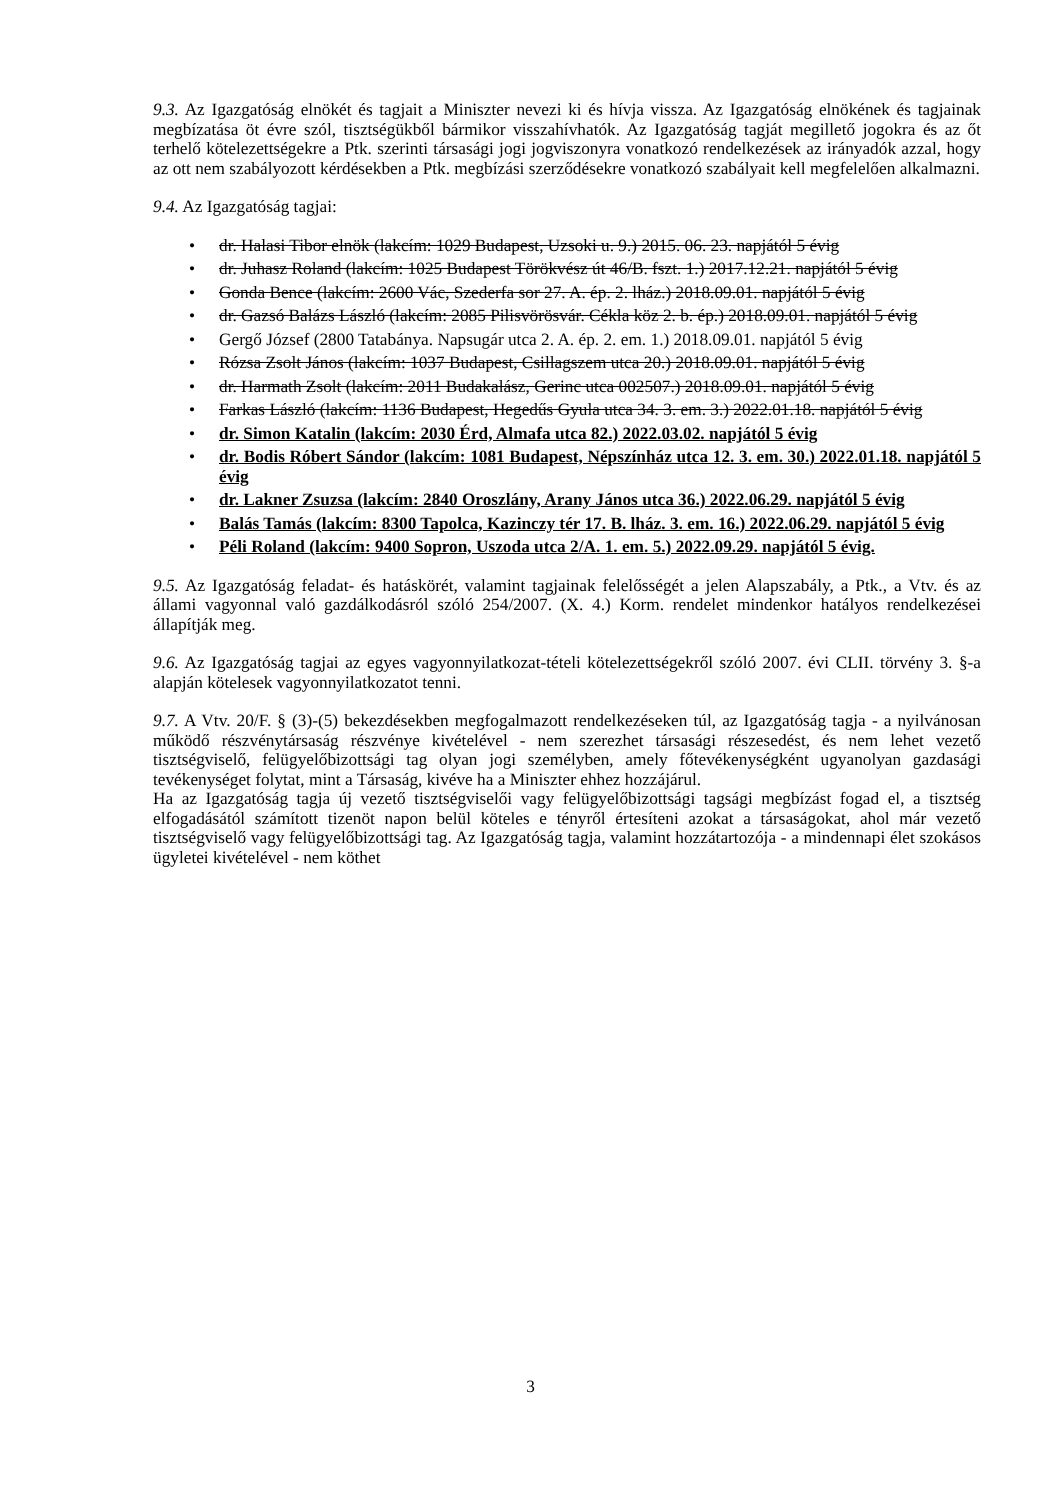9.3. Az Igazgatóság elnökét és tagjait a Miniszter nevezi ki és hívja vissza. Az Igazgatóság elnökének és tagjainak megbízatása öt évre szól, tisztségükből bármikor visszahívhatók. Az Igazgatóság tagját megillető jogokra és az őt terhelő kötelezettségekre a Ptk. szerinti társasági jogi jogviszonyra vonatkozó rendelkezések az irányadók azzal, hogy az ott nem szabályozott kérdésekben a Ptk. megbízási szerződésekre vonatkozó szabályait kell megfelelően alkalmazni.
9.4. Az Igazgatóság tagjai:
• dr. Halasi Tibor elnök (lakcím: 1029 Budapest, Uzsoki u. 9.) 2015. 06. 23. napjától 5 évig
• dr. Juhasz Roland (lakcím: 1025 Budapest Törökvész út 46/B. fszt. 1.) 2017.12.21. napjától 5 évig
• Gonda Bence (lakcím: 2600 Vác, Szederfa sor 27. A. ép. 2. lház.) 2018.09.01. napjától 5 évig
• dr. Gazsó Balázs László (lakcím: 2085 Pilisvörösvár. Cékla köz 2. b. ép.) 2018.09.01. napjától 5 évig
• Gergő József (2800 Tatabánya. Napsugár utca 2. A. ép. 2. em. 1.) 2018.09.01. napjától 5 évig
• Rózsa Zsolt János (lakcím: 1037 Budapest, Csillagszem utca 20.) 2018.09.01. napjától 5 évig
• dr. Harmath Zsolt (lakcím: 2011 Budakalász, Gerinc utca 002507.) 2018.09.01. napjától 5 évig
• Farkas László (lakcím: 1136 Budapest, Hegedűs Gyula utca 34. 3. em. 3.) 2022.01.18. napjától 5 évig
• dr. Simon Katalin (lakcím: 2030 Érd, Almafa utca 82.) 2022.03.02. napjától 5 évig
• dr. Bodis Róbert Sándor (lakcím: 1081 Budapest, Népszínház utca 12. 3. em. 30.) 2022.01.18. napjától 5 évig
• dr. Lakner Zsuzsa (lakcím: 2840 Oroszlány, Arany János utca 36.) 2022.06.29. napjától 5 évig
• Balás Tamás (lakcím: 8300 Tapolca, Kazinczy tér 17. B. lház. 3. em. 16.) 2022.06.29. napjától 5 évig
• Péli Roland (lakcím: 9400 Sopron, Uszoda utca 2/A. 1. em. 5.) 2022.09.29. napjától 5 évig.
9.5. Az Igazgatóság feladat- és hatáskörét, valamint tagjainak felelősségét a jelen Alapszabály, a Ptk., a Vtv. és az állami vagyonnal való gazdálkodásról szóló 254/2007. (X. 4.) Korm. rendelet mindenkor hatályos rendelkezései állapítják meg.
9.6. Az Igazgatóság tagjai az egyes vagyonnyilatkozat-tételi kötelezettségekről szóló 2007. évi CLII. törvény 3. §-a alapján kötelesek vagyonnyilatkozatot tenni.
9.7. A Vtv. 20/F. § (3)-(5) bekezdésekben megfogalmazott rendelkezéseken túl, az Igazgatóság tagja - a nyilvánosan működő részvénytársaság részvénye kivételével - nem szerezhet társasági részesedést, és nem lehet vezető tisztségviselő, felügyelőbizottsági tag olyan jogi személyben, amely főtevékenységként ugyanolyan gazdasági tevékenységet folytat, mint a Társaság, kivéve ha a Miniszter ehhez hozzájárul.
Ha az Igazgatóság tagja új vezető tisztségviselői vagy felügyelőbizottsági tagsági megbízást fogad el, a tisztség elfogadásától számított tizenöt napon belül köteles e tényről értesíteni azokat a társaságokat, ahol már vezető tisztségviselő vagy felügyelőbizottsági tag. Az Igazgatóság tagja, valamint hozzátartozója - a mindennapi élet szokásos ügyletei kivételével - nem köthet
3